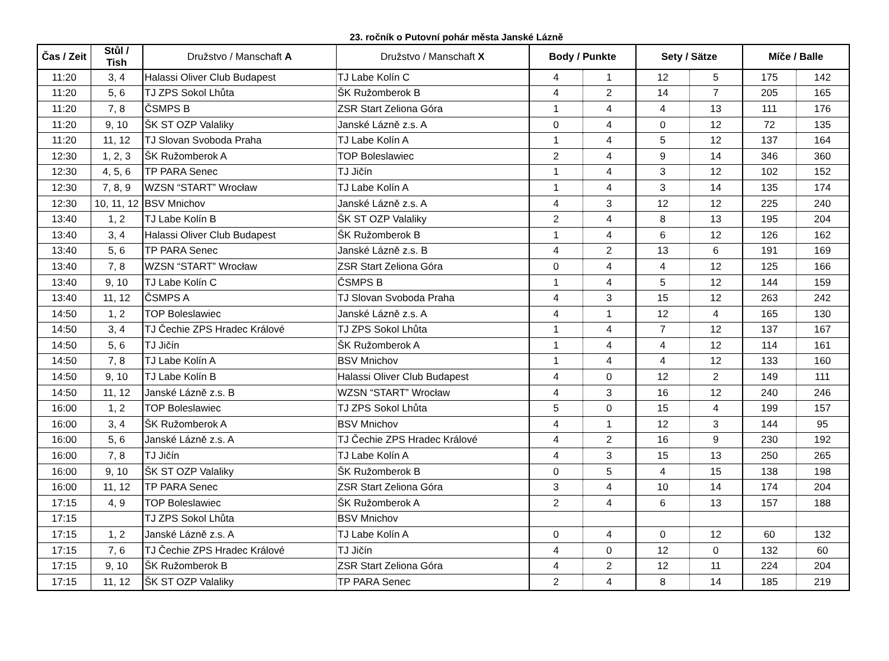23. ročník o Putovní pohár města Janské Lázně
| Čas / Zeit | Stůl / Tish | Družstvo / Manschaft A | Družstvo / Manschaft X | Body / Punkte | | Sety / Sätze | | Míče / Balle | |
| --- | --- | --- | --- | --- | --- | --- | --- | --- | --- |
| 11:20 | 3, 4 | Halassi Oliver Club Budapest | TJ Labe Kolín C | 4 | 1 | 12 | 5 | 175 | 142 |
| 11:20 | 5, 6 | TJ ZPS Sokol Lhůta | ŠK Ružomberok B | 4 | 2 | 14 | 7 | 205 | 165 |
| 11:20 | 7, 8 | ČSMPS B | ZSR Start Zeliona Góra | 1 | 4 | 4 | 13 | 111 | 176 |
| 11:20 | 9, 10 | ŠK ST OZP Valaliky | Janské Lázně z.s. A | 0 | 4 | 0 | 12 | 72 | 135 |
| 11:20 | 11, 12 | TJ Slovan Svoboda Praha | TJ Labe Kolín A | 1 | 4 | 5 | 12 | 137 | 164 |
| 12:30 | 1, 2, 3 | ŠK Ružomberok A | TOP Boleslawiec | 2 | 4 | 9 | 14 | 346 | 360 |
| 12:30 | 4, 5, 6 | TP PARA Senec | TJ Jičín | 1 | 4 | 3 | 12 | 102 | 152 |
| 12:30 | 7, 8, 9 | WZSN “START” Wrocław | TJ Labe Kolín A | 1 | 4 | 3 | 14 | 135 | 174 |
| 12:30 | 10, 11, 12 | BSV Mnichov | Janské Lázně z.s. A | 4 | 3 | 12 | 12 | 225 | 240 |
| 13:40 | 1, 2 | TJ Labe Kolín B | ŠK ST OZP Valaliky | 2 | 4 | 8 | 13 | 195 | 204 |
| 13:40 | 3, 4 | Halassi Oliver Club Budapest | ŠK Ružomberok B | 1 | 4 | 6 | 12 | 126 | 162 |
| 13:40 | 5, 6 | TP PARA Senec | Janské Lázně z.s. B | 4 | 2 | 13 | 6 | 191 | 169 |
| 13:40 | 7, 8 | WZSN “START” Wrocław | ZSR Start Zeliona Góra | 0 | 4 | 4 | 12 | 125 | 166 |
| 13:40 | 9, 10 | TJ Labe Kolín C | ČSMPS B | 1 | 4 | 5 | 12 | 144 | 159 |
| 13:40 | 11, 12 | ČSMPS A | TJ Slovan Svoboda Praha | 4 | 3 | 15 | 12 | 263 | 242 |
| 14:50 | 1, 2 | TOP Boleslawiec | Janské Lázně z.s. A | 4 | 1 | 12 | 4 | 165 | 130 |
| 14:50 | 3, 4 | TJ Čechie ZPS Hradec Králové | TJ ZPS Sokol Lhůta | 1 | 4 | 7 | 12 | 137 | 167 |
| 14:50 | 5, 6 | TJ Jičín | ŠK Ružomberok A | 1 | 4 | 4 | 12 | 114 | 161 |
| 14:50 | 7, 8 | TJ Labe Kolín A | BSV Mnichov | 1 | 4 | 4 | 12 | 133 | 160 |
| 14:50 | 9, 10 | TJ Labe Kolín B | Halassi Oliver Club Budapest | 4 | 0 | 12 | 2 | 149 | 111 |
| 14:50 | 11, 12 | Janské Lázně z.s. B | WZSN “START” Wrocław | 4 | 3 | 16 | 12 | 240 | 246 |
| 16:00 | 1, 2 | TOP Boleslawiec | TJ ZPS Sokol Lhůta | 5 | 0 | 15 | 4 | 199 | 157 |
| 16:00 | 3, 4 | ŠK Ružomberok A | BSV Mnichov | 4 | 1 | 12 | 3 | 144 | 95 |
| 16:00 | 5, 6 | Janské Lázně z.s. A | TJ Čechie ZPS Hradec Králové | 4 | 2 | 16 | 9 | 230 | 192 |
| 16:00 | 7, 8 | TJ Jičín | TJ Labe Kolín A | 4 | 3 | 15 | 13 | 250 | 265 |
| 16:00 | 9, 10 | ŠK ST OZP Valaliky | ŠK Ružomberok B | 0 | 5 | 4 | 15 | 138 | 198 |
| 16:00 | 11, 12 | TP PARA Senec | ZSR Start Zeliona Góra | 3 | 4 | 10 | 14 | 174 | 204 |
| 17:15 | 4, 9 | TOP Boleslawiec | ŠK Ružomberok A | 2 | 4 | 6 | 13 | 157 | 188 |
| 17:15 | | TJ ZPS Sokol Lhůta | BSV Mnichov | | | | | | |
| 17:15 | 1, 2 | Janské Lázně z.s. A | TJ Labe Kolín A | 0 | 4 | 0 | 12 | 60 | 132 |
| 17:15 | 7, 6 | TJ Čechie ZPS Hradec Králové | TJ Jičín | 4 | 0 | 12 | 0 | 132 | 60 |
| 17:15 | 9, 10 | ŠK Ružomberok B | ZSR Start Zeliona Góra | 4 | 2 | 12 | 11 | 224 | 204 |
| 17:15 | 11, 12 | ŠK ST OZP Valaliky | TP PARA Senec | 2 | 4 | 8 | 14 | 185 | 219 |